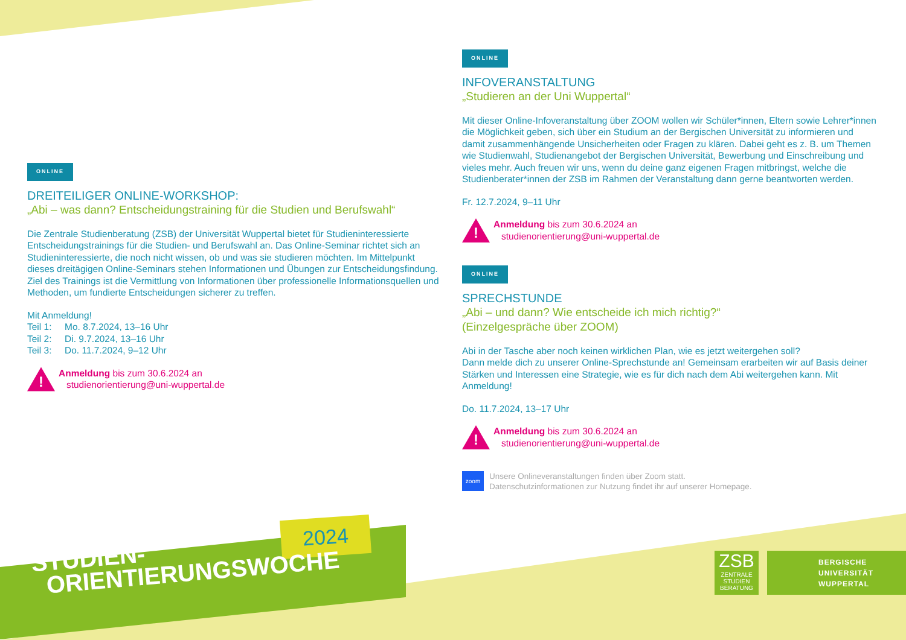ONLINE
DREITEILIGER ONLINE-WORKSHOP:
„Abi – was dann? Entscheidungstraining für die Studien und Berufswahl“
Die Zentrale Studienberatung (ZSB) der Universität Wuppertal bietet für Studieninteressierte Entscheidungstrainings für die Studien- und Berufswahl an. Das Online-Seminar richtet sich an Studieninteressierte, die noch nicht wissen, ob und was sie studieren möchten. Im Mittelpunkt dieses dreitägigen Online-Seminars stehen Informationen und Übungen zur Entscheidungs­findung. Ziel des Trainings ist die Vermittlung von Informationen über professionelle Informa­tionsquellen und Methoden, um fundierte Entscheidungen sicherer zu treffen.
Mit Anmeldung!
Teil 1: Mo. 8.7.2024, 13–16 Uhr
Teil 2: Di. 9.7.2024, 13–16 Uhr
Teil 3: Do. 11.7.2024, 9–12 Uhr
!
Anmeldung bis zum 30.6.2024 an
studienorientierung@uni-wuppertal.de
ONLINE
INFOVERANSTALTUNG
„Studieren an der Uni Wuppertal“
Mit dieser Online-Infoveranstaltung über ZOOM wollen wir Schüler*innen, Eltern sowie Lehrer*innen die Möglichkeit geben, sich über ein Studium an der Bergischen Universität zu informieren und damit zusammenhängende Unsicherheiten oder Fragen zu klären. Dabei geht es z. B. um Themen wie Studienwahl, Studienangebot der Bergischen Universität, Bewerbung und Einschreibung und vieles mehr. Auch freuen wir uns, wenn du deine ganz eigenen Fragen mitbringst, welche die Studienberater*innen der ZSB im Rahmen der Veranstaltung dann gerne beantworten werden.
Fr. 12.7.2024, 9–11 Uhr
!
Anmeldung bis zum 30.6.2024 an
studienorientierung@uni-wuppertal.de
ONLINE
SPRECHSTUNDE
„Abi – und dann? Wie entscheide ich mich richtig?“
(Einzelgespräche über ZOOM)
Abi in der Tasche aber noch keinen wirklichen Plan, wie es jetzt weitergehen soll?
Dann melde dich zu unserer Online-Sprechstunde an! Gemeinsam erarbeiten wir auf Basis deiner Stärken und Interessen eine Strategie, wie es für dich nach dem Abi weitergehen kann. Mit Anmeldung!
Do. 11.7.2024, 13–17 Uhr
!
Anmeldung bis zum 30.6.2024 an
studienorientierung@uni-wuppertal.de
zoom
Unsere Onlineveranstaltungen finden über Zoom statt.
Datenschutzinformationen zur Nutzung findet ihr auf unserer Homepage.
2024
STUDIEN-
ORIENTIERUNGSWOCHE
ZSB
ZENTRALE
STUDIEN
BERATUNG
BERGISCHE
UNIVERSITÄT
WUPPERTAL